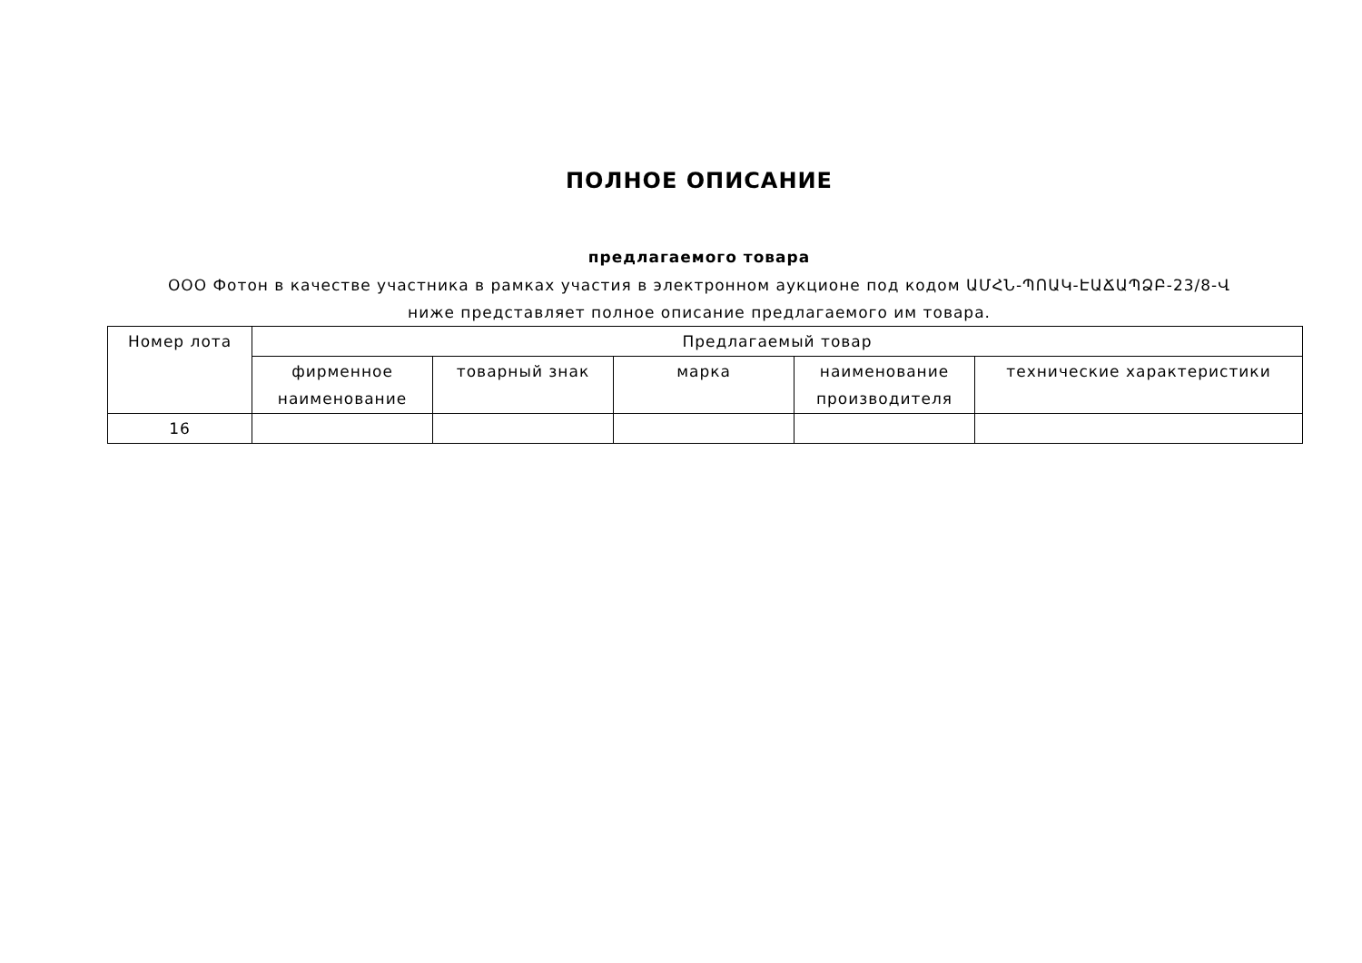ПОЛНОЕ ОПИСАНИЕ
предлагаемого товара
ООО Фотон в качестве участника в рамках участия в электронном аукционе под кодом ԱՄՀՆ-ՊՈԱԿ-ԷԱՃԱՊՁԲ-23/8-Վ ниже представляет полное описание предлагаемого им товара.
| Номер лота | Предлагаемый товар | | | | |
| --- | --- | --- | --- | --- | --- |
| | фирменное наименование | товарный знак | марка | наименование производителя | технические характеристики |
| 16 | | | | | |